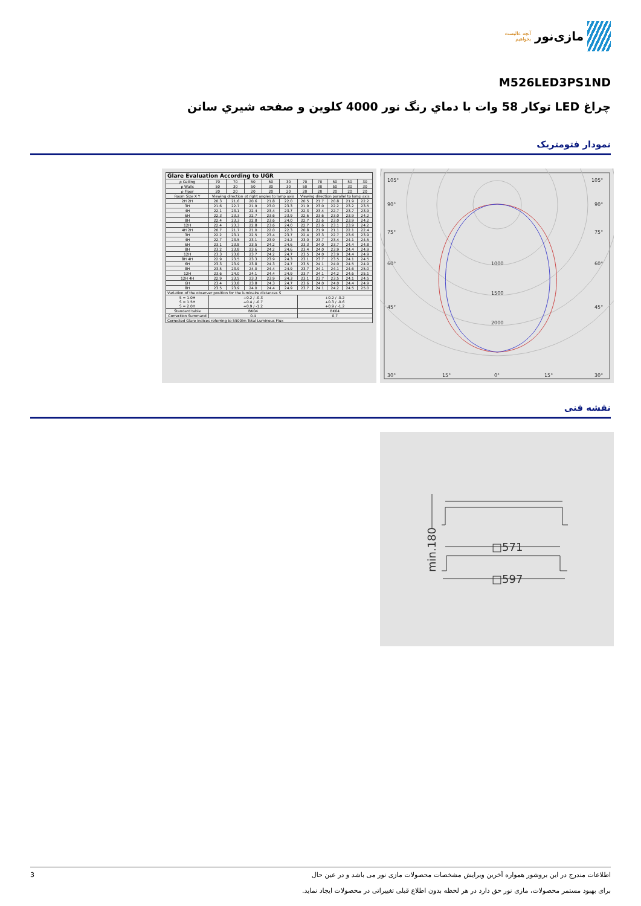مازی‌نور آنچه عالیست بخواهیم
M526LED3PS1ND
چراغ LED توکار 58 وات با دماي رنگ نور 4000 کلوین و صفحه شيري ساتن
نمودار فتومتریک
| Glare Evaluation According to UGR | | | | | | | | | | |
| --- | --- | --- | --- | --- | --- | --- | --- | --- | --- | --- |
| ρ Ceiling | 70 | 70 | 50 | 50 | 30 | 70 | 70 | 50 | 50 | 30 |
| ρ Walls | 50 | 30 | 50 | 30 | 30 | 50 | 30 | 50 | 30 | 30 |
| ρ Floor | 20 | 20 | 20 | 20 | 20 | 20 | 20 | 20 | 20 | 20 |
| Room Size X Y | Viewing direction at right angles to lamp axis | | | | | Viewing direction parallel to lamp axis | | | | |
| 2H 2H | 20.3 | 21.6 | 20.6 | 21.8 | 22.0 | 20.5 | 21.7 | 20.8 | 21.9 | 22.2 |
| 3H | 21.6 | 22.7 | 21.9 | 23.0 | 23.3 | 21.9 | 23.0 | 22.2 | 23.2 | 23.5 |
| 4H | 22.1 | 23.1 | 22.4 | 23.4 | 23.7 | 22.3 | 23.4 | 22.7 | 23.7 | 23.9 |
| 6H | 22.3 | 23.3 | 22.7 | 23.6 | 23.9 | 22.6 | 23.6 | 23.0 | 23.9 | 24.2 |
| 8H | 22.4 | 23.3 | 22.8 | 23.6 | 24.0 | 22.7 | 23.6 | 23.0 | 23.9 | 24.2 |
| 12H | 22.4 | 23.3 | 22.8 | 23.6 | 24.0 | 22.7 | 23.6 | 23.1 | 23.9 | 24.2 |
| 4H 2H | 20.7 | 21.7 | 21.0 | 22.0 | 22.3 | 20.8 | 21.9 | 21.1 | 22.1 | 22.4 |
| 3H | 22.2 | 23.1 | 22.5 | 23.4 | 23.7 | 22.4 | 23.3 | 22.7 | 23.6 | 23.9 |
| 4H | 22.7 | 23.5 | 23.1 | 23.9 | 24.2 | 23.0 | 23.7 | 23.4 | 24.1 | 24.5 |
| 6H | 23.1 | 23.8 | 23.5 | 24.2 | 24.6 | 23.3 | 24.0 | 23.7 | 24.4 | 24.8 |
| 8H | 23.2 | 23.8 | 23.6 | 24.2 | 24.6 | 23.4 | 24.0 | 23.9 | 24.4 | 24.9 |
| 12H | 23.3 | 23.8 | 23.7 | 24.2 | 24.7 | 23.5 | 24.0 | 23.9 | 24.4 | 24.9 |
| 8H 4H | 22.9 | 23.5 | 23.3 | 23.9 | 24.3 | 23.1 | 23.7 | 23.5 | 24.1 | 24.5 |
| 6H | 23.3 | 23.9 | 23.8 | 24.3 | 24.7 | 23.5 | 24.1 | 24.0 | 24.5 | 24.9 |
| 8H | 23.5 | 23.9 | 24.0 | 24.4 | 24.9 | 23.7 | 24.1 | 24.1 | 24.6 | 25.0 |
| 12H | 23.6 | 24.0 | 24.1 | 24.4 | 24.9 | 23.7 | 24.1 | 24.2 | 24.6 | 25.1 |
| 12H 4H | 22.9 | 23.5 | 23.3 | 23.9 | 24.3 | 23.1 | 23.7 | 23.5 | 24.1 | 24.5 |
| 6H | 23.4 | 23.8 | 23.8 | 24.3 | 24.7 | 23.6 | 24.0 | 24.0 | 24.4 | 24.9 |
| 8H | 23.5 | 23.9 | 24.0 | 24.4 | 24.9 | 23.7 | 24.1 | 24.2 | 24.5 | 25.0 |
| Variation of the observer position for the luminaire distances S | | | | | | | | | | |
| S = 1.0H S = 1.5H S = 2.0H | +0.2 / -0.3 +0.4 / -0.7 +0.9 / -1.2 | | | | | +0.2 / -0.2 +0.3 / -0.6 +0.9 / -1.2 | | | | |
| Standard table | BK04 | | | | | BK04 | | | | |
| Correction Summand | 0.4 | | | | | 0.7 | | | | |
| Corrected Glare Indices referring to 5500lm Total Luminous Flux | | | | | | | | | | |
105°
105°
90°
90°
75°
75°
60°
60°
45°
45°
1000
1500
2000
30°
15°
0°
15°
30°
نقشه فنی
□571
□597
min.180
3
اطلاعات مندرج در این بروشور همواره آخرین ویرایش مشخصات محصولات مازی نور می باشد و در عین حال
برای بهبود مستمر محصولات، مازی نور حق دارد در هر لحظه بدون اطلاع قبلی تغییراتی در محصولات ایجاد نماید.